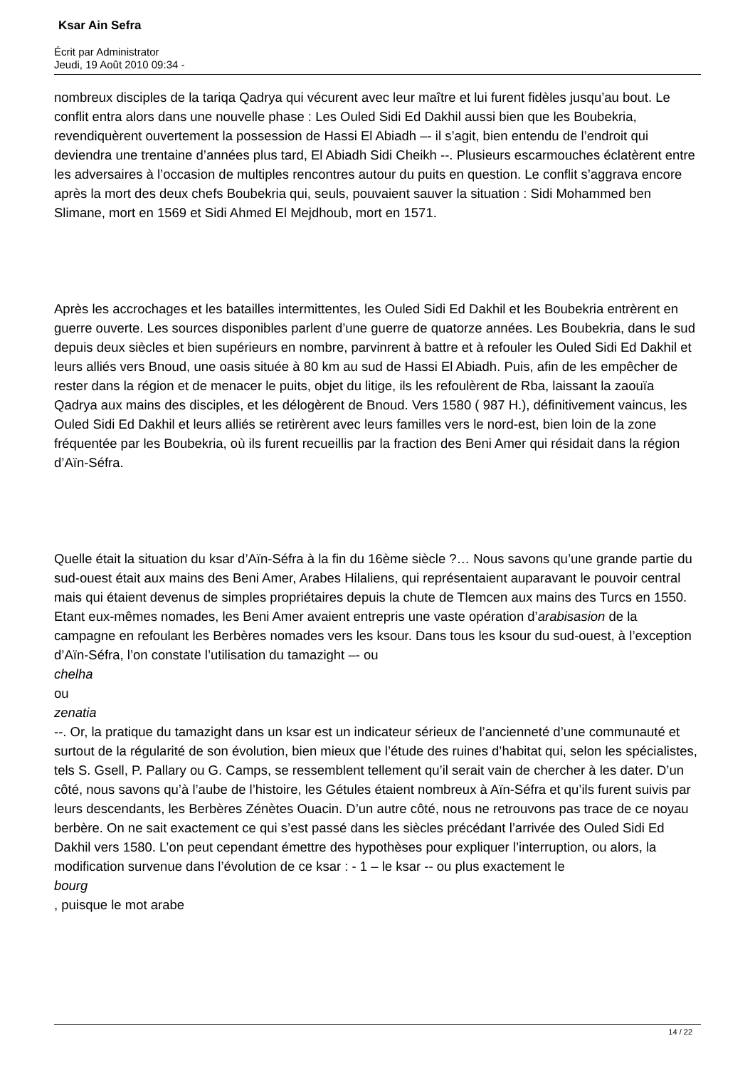Ksar Ain Sefra
Écrit par Administrator
Jeudi, 19 Août 2010 09:34 -
nombreux disciples de la tariqa Qadrya qui vécurent avec leur maître et lui furent fidèles jusqu’au bout. Le conflit entra alors dans une nouvelle phase : Les Ouled Sidi Ed Dakhil aussi bien que les Boubekria, revendiquèrent ouvertement la possession de Hassi El Abiadh –- il s’agit, bien entendu de l’endroit qui deviendra une trentaine d’années plus tard, El Abiadh Sidi Cheikh --. Plusieurs escarmouches éclatèrent entre les adversaires à l’occasion de multiples rencontres autour du puits en question. Le conflit s’aggrava encore après la mort des deux chefs Boubekria qui, seuls, pouvaient sauver la situation : Sidi Mohammed ben Slimane, mort en 1569 et Sidi Ahmed El Mejdhoub, mort en 1571.
Après les accrochages et les batailles intermittentes, les Ouled Sidi Ed Dakhil et les Boubekria entrèrent en guerre ouverte. Les sources disponibles parlent d’une guerre de quatorze années. Les Boubekria, dans le sud depuis deux siècles et bien supérieurs en nombre, parvinrent à battre et à refouler les Ouled Sidi Ed Dakhil et leurs alliés vers Bnoud, une oasis située à 80 km au sud de Hassi El Abiadh. Puis, afin de les empêcher de rester dans la région et de menacer le puits, objet du litige, ils les refoulèrent de Rba, laissant la zaouïa Qadrya aux mains des disciples, et les délogèrent de Bnoud. Vers 1580 ( 987 H.), définitivement vaincus, les Ouled Sidi Ed Dakhil et leurs alliés se retirèrent avec leurs familles vers le nord-est, bien loin de la zone fréquentée par les Boubekria, où ils furent recueillis par la fraction des Beni Amer qui résidait dans la région d’Aïn-Séfra.
Quelle était la situation du ksar d’Aïn-Séfra à la fin du 16ème siècle ?… Nous savons qu’une grande partie du sud-ouest était aux mains des Beni Amer, Arabes Hilaliens, qui représentaient auparavant le pouvoir central mais qui étaient devenus de simples propriétaires depuis la chute de Tlemcen aux mains des Turcs en 1550. Etant eux-mêmes nomades, les Beni Amer avaient entrepris une vaste opération d’arabisasion de la campagne en refoulant les Berbères nomades vers les ksour. Dans tous les ksour du sud-ouest, à l’exception d’Aïn-Séfra, l’on constate l’utilisation du tamazight –- ou
chelha
ou
zenatia
--. Or, la pratique du tamazight dans un ksar est un indicateur sérieux de l’ancienneté d’une communauté et surtout de la régularité de son évolution, bien mieux que l’étude des ruines d’habitat qui, selon les spécialistes, tels S. Gsell, P. Pallary ou G. Camps, se ressemblent tellement qu’il serait vain de chercher à les dater. D’un côté, nous savons qu’à l’aube de l’histoire, les Gétules étaient nombreux à Aïn-Séfra et qu’ils furent suivis par leurs descendants, les Berbères Zénètes Ouacin. D’un autre côté, nous ne retrouvons pas trace de ce noyau berbère. On ne sait exactement ce qui s’est passé dans les siècles précédant l’arrivée des Ouled Sidi Ed Dakhil vers 1580. L’on peut cependant émettre des hypothèses pour expliquer l’interruption, ou alors, la modification survenue dans l’évolution de ce ksar : - 1 – le ksar -- ou plus exactement le
bourg
, puisque le mot arabe
14 / 22